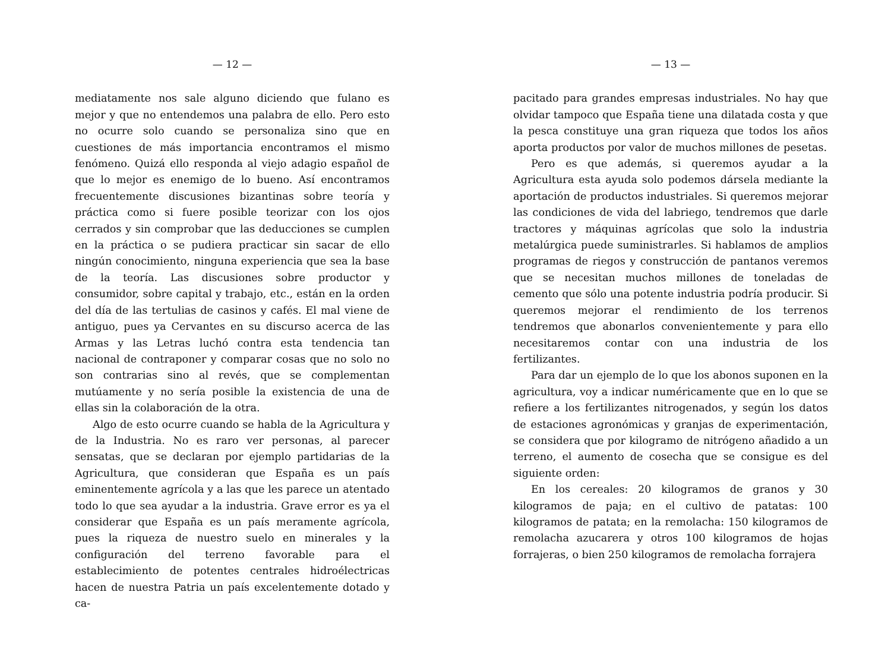— 12 —
mediatamente nos sale alguno diciendo que fulano es mejor y que no entendemos una palabra de ello. Pero esto no ocurre solo cuando se personaliza sino que en cuestiones de más importancia encontramos el mismo fenómeno. Quizá ello responda al viejo adagio español de que lo mejor es enemigo de lo bueno. Así encontramos frecuentemente discusiones bizantinas sobre teoría y práctica como si fuere posible teorizar con los ojos cerrados y sin comprobar que las deducciones se cumplen en la práctica o se pudiera practicar sin sacar de ello ningún conocimiento, ninguna experiencia que sea la base de la teoría. Las discusiones sobre productor y consumidor, sobre capital y trabajo, etc., están en la orden del día de las tertulias de casinos y cafés. El mal viene de antiguo, pues ya Cervantes en su discurso acerca de las Armas y las Letras luchó contra esta tendencia tan nacional de contraponer y comparar cosas que no solo no son contrarias sino al revés, que se complementan mutúamente y no sería posible la existencia de una de ellas sin la colaboración de la otra.
Algo de esto ocurre cuando se habla de la Agricultura y de la Industria. No es raro ver personas, al parecer sensatas, que se declaran por ejemplo partidarias de la Agricultura, que consideran que España es un país eminentemente agrícola y a las que les parece un atentado todo lo que sea ayudar a la industria. Grave error es ya el considerar que España es un país meramente agrícola, pues la riqueza de nuestro suelo en minerales y la configuración del terreno favorable para el establecimiento de potentes centrales hidroélectricas hacen de nuestra Patria un país excelentemente dotado y ca-
— 13 —
pacitado para grandes empresas industriales. No hay que olvidar tampoco que España tiene una dilatada costa y que la pesca constituye una gran riqueza que todos los años aporta productos por valor de muchos millones de pesetas.
Pero es que además, si queremos ayudar a la Agricultura esta ayuda solo podemos dársela mediante la aportación de productos industriales. Si queremos mejorar las condiciones de vida del labriego, tendremos que darle tractores y máquinas agrícolas que solo la industria metalúrgica puede suministrarles. Si hablamos de amplios programas de riegos y construcción de pantanos veremos que se necesitan muchos millones de toneladas de cemento que sólo una potente industria podría producir. Si queremos mejorar el rendimiento de los terrenos tendremos que abonarlos convenientemente y para ello necesitaremos contar con una industria de los fertilizantes.
Para dar un ejemplo de lo que los abonos suponen en la agricultura, voy a indicar numéricamente que en lo que se refiere a los fertilizantes nitrogenados, y según los datos de estaciones agronómicas y granjas de experimentación, se considera que por kilogramo de nitrógeno añadido a un terreno, el aumento de cosecha que se consigue es del siguiente orden:
En los cereales: 20 kilogramos de granos y 30 kilogramos de paja; en el cultivo de patatas: 100 kilogramos de patata; en la remolacha: 150 kilogramos de remolacha azucarera y otros 100 kilogramos de hojas forrajeras, o bien 250 kilogramos de remolacha forrajera